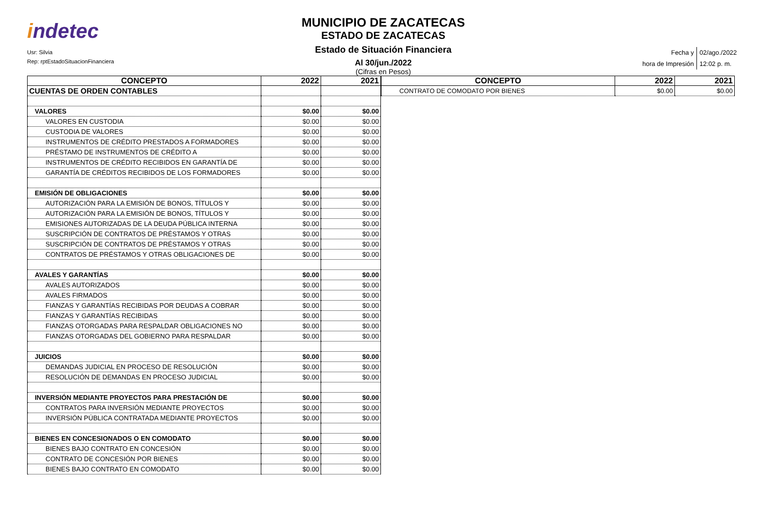indetec
Usr: Silvia
Rep: rptEstadoSituacionFinanciera
MUNICIPIO DE ZACATECAS
ESTADO DE ZACATECAS
Estado de Situación Financiera
Al 30/jun./2022
(Cifras en Pesos)
| Fecha y | 02/ago./2022 |
| hora de Impresión | 12:02 p. m. |
| CONCEPTO | 2022 | 2021 |
| --- | --- | --- |
| CUENTAS DE ORDEN CONTABLES | | |
| VALORES | $0.00 | $0.00 |
| VALORES EN CUSTODIA | $0.00 | $0.00 |
| CUSTODIA DE VALORES | $0.00 | $0.00 |
| INSTRUMENTOS DE CRÉDITO PRESTADOS A FORMADORES | $0.00 | $0.00 |
| PRÉSTAMO DE INSTRUMENTOS DE CRÉDITO A | $0.00 | $0.00 |
| INSTRUMENTOS DE CRÉDITO RECIBIDOS EN GARANTÍA DE | $0.00 | $0.00 |
| GARANTÍA DE CRÉDITOS RECIBIDOS DE LOS FORMADORES | $0.00 | $0.00 |
| EMISIÓN DE OBLIGACIONES | $0.00 | $0.00 |
| AUTORIZACIÓN PARA LA EMISIÓN DE BONOS, TÍTULOS Y | $0.00 | $0.00 |
| AUTORIZACIÓN PARA LA EMISIÓN DE BONOS, TÍTULOS Y | $0.00 | $0.00 |
| EMISIONES AUTORIZADAS DE LA DEUDA PÚBLICA INTERNA | $0.00 | $0.00 |
| SUSCRIPCIÓN DE CONTRATOS DE PRÉSTAMOS Y OTRAS | $0.00 | $0.00 |
| SUSCRIPCIÓN DE CONTRATOS DE PRÉSTAMOS Y OTRAS | $0.00 | $0.00 |
| CONTRATOS DE PRÉSTAMOS Y OTRAS OBLIGACIONES DE | $0.00 | $0.00 |
| AVALES Y GARANTÍAS | $0.00 | $0.00 |
| AVALES AUTORIZADOS | $0.00 | $0.00 |
| AVALES FIRMADOS | $0.00 | $0.00 |
| FIANZAS Y GARANTÍAS RECIBIDAS POR DEUDAS A COBRAR | $0.00 | $0.00 |
| FIANZAS Y GARANTÍAS RECIBIDAS | $0.00 | $0.00 |
| FIANZAS OTORGADAS PARA RESPALDAR OBLIGACIONES NO | $0.00 | $0.00 |
| FIANZAS OTORGADAS DEL GOBIERNO PARA RESPALDAR | $0.00 | $0.00 |
| JUICIOS | $0.00 | $0.00 |
| DEMANDAS JUDICIAL EN PROCESO DE RESOLUCIÓN | $0.00 | $0.00 |
| RESOLUCIÓN DE DEMANDAS EN PROCESO JUDICIAL | $0.00 | $0.00 |
| INVERSIÓN MEDIANTE PROYECTOS PARA PRESTACIÓN DE | $0.00 | $0.00 |
| CONTRATOS PARA INVERSIÓN MEDIANTE PROYECTOS | $0.00 | $0.00 |
| INVERSIÓN PÚBLICA CONTRATADA MEDIANTE PROYECTOS | $0.00 | $0.00 |
| BIENES EN CONCESIONADOS O EN COMODATO | $0.00 | $0.00 |
| BIENES BAJO CONTRATO EN CONCESIÓN | $0.00 | $0.00 |
| CONTRATO DE CONCESIÓN POR BIENES | $0.00 | $0.00 |
| BIENES BAJO CONTRATO EN COMODATO | $0.00 | $0.00 |
| CONCEPTO | 2022 | 2021 |
| --- | --- | --- |
| CONTRATO DE COMODATO POR BIENES | $0.00 | $0.00 |